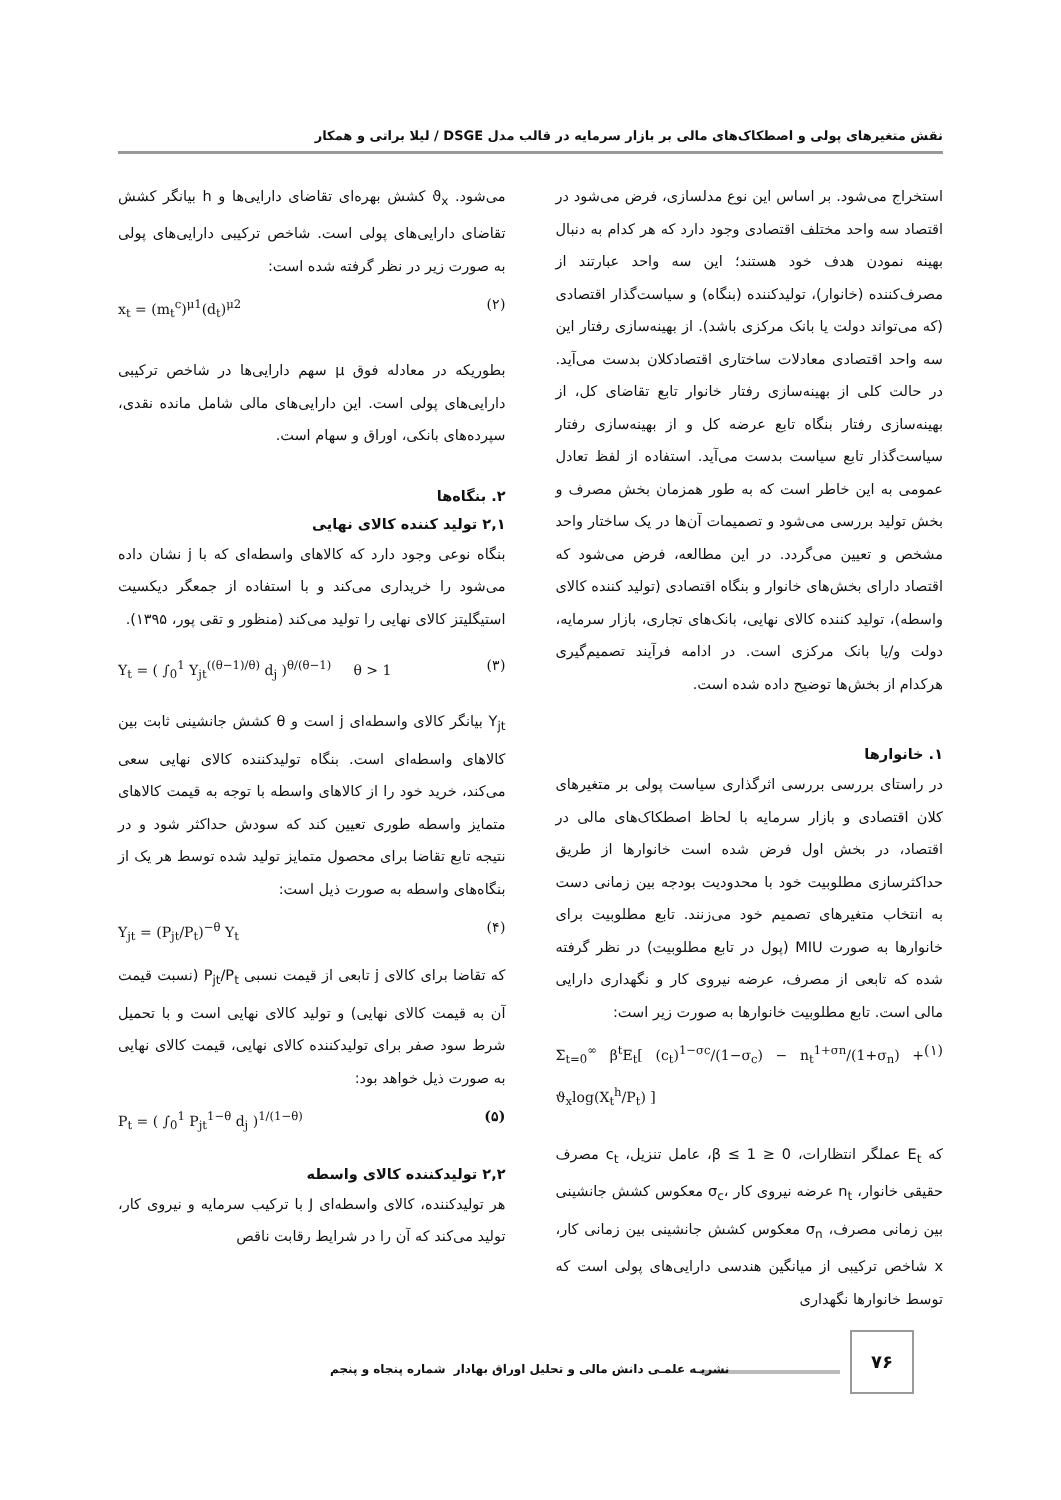نقش متغیرهای پولی و اصطکاک‌های مالی بر بازار سرمایه در قالب مدل DSGE / لیلا براتی و همکار
استخراج می‌شود. بر اساس این نوع مدلسازی، فرض می‌شود در اقتصاد سه واحد مختلف اقتصادی وجود دارد که هر کدام به دنبال بهینه نمودن هدف خود هستند؛ این سه واحد عبارتند از مصرف‌کننده (خانوار)، تولیدکننده (بنگاه) و سیاست‌گذار اقتصادی (که می‌تواند دولت یا بانک مرکزی باشد). از بهینه‌سازی رفتار این سه واحد اقتصادی معادلات ساختاری اقتصادکلان بدست می‌آید. در حالت کلی از بهینه‌سازی رفتار خانوار تابع تقاضای کل، از بهینه‌سازی رفتار بنگاه تابع عرضه کل و از بهینه‌سازی رفتار سیاست‌گذار تابع سیاست بدست می‌آید. استفاده از لفظ تعادل عمومی به این خاطر است که به طور همزمان بخش مصرف و بخش تولید بررسی می‌شود و تصمیمات آن‌ها در یک ساختار واحد مشخص و تعیین می‌گردد. در این مطالعه، فرض می‌شود که اقتصاد دارای بخش‌های خانوار و بنگاه اقتصادی (تولید کننده کالای واسطه)، تولید کننده کالای نهایی، بانک‌های تجاری، بازار سرمایه، دولت و/یا بانک مرکزی است. در ادامه فرآیند تصمیم‌گیری هرکدام از بخش‌ها توضیح داده شده است.
۱. خانوارها
در راستای بررسی بررسی اثرگذاری سیاست پولی بر متغیرهای کلان اقتصادی و بازار سرمایه با لحاظ اصطکاک‌های مالی در اقتصاد، در بخش اول فرض شده است خانوارها از طریق حداکثرسازی مطلوبیت خود با محدودیت بودجه بین زمانی دست به انتخاب متغیرهای تصمیم خود می‌زنند. تابع مطلوبیت برای خانوارها به صورت MIU (پول در تابع مطلوبیت) در نظر گرفته شده که تابعی از مصرف، عرضه نیروی کار و نگهداری دارایی مالی است. تابع مطلوبیت خانوارها به صورت زیر است:
Σ<sub>t=0</sub><sup>∞</sup> β<sup>t</sup>E<sub>t</sub>[ (c<sub>t</sub>)<sup>1−σc</sup>/(1−σ<sub>c</sub>) − n<sub>t</sub><sup>1+σn</sup>/(1+σ<sub>n</sub>) + ϑ<sub>x</sub>log(X<sub>t</sub><sup>h</sup>/P<sub>t</sub>) ] (۱)
که E<sub>t</sub> عملگر انتظارات، 0 ≤ β ≤ 1، عامل تنزیل، c<sub>t</sub> مصرف حقیقی خانوار، n<sub>t</sub> عرضه نیروی کار ،σ<sub>c</sub> معکوس کشش جانشینی بین زمانی مصرف، σ<sub>n</sub> معکوس کشش جانشینی بین زمانی کار، x شاخص ترکیبی از میانگین هندسی دارایی‌های پولی است که توسط خانوارها نگهداری
می‌شود. ϑ<sub>x</sub> کشش بهره‌ای تقاضای دارایی‌ها و h بیانگر کشش تقاضای دارایی‌های پولی است. شاخص ترکیبی دارایی‌های پولی به صورت زیر در نظر گرفته شده است:
x<sub>t</sub> = (m<sub>t</sub><sup>c</sup>)<sup>μ1</sup>(d<sub>t</sub>)<sup>μ2</sup> (۲)
بطوریکه در معادله فوق μ سهم دارایی‌ها در شاخص ترکیبی دارایی‌های پولی است. این دارایی‌های مالی شامل مانده نقدی، سپرده‌های بانکی، اوراق و سهام است.
۲. بنگاه‌ها
۲,۱ تولید کننده کالای نهایی
بنگاه نوعی وجود دارد که کالاهای واسطه‌ای که با j نشان داده می‌شود را خریداری می‌کند و با استفاده از جمعگر دیکسیت استیگلیتز کالای نهایی را تولید می‌کند (منظور و تقی پور، ۱۳۹۵).
Y<sub>t</sub> = ( ∫<sub>0</sub><sup>1</sup> Y<sub>jt</sub><sup>((θ−1)/θ)</sup> d<sub>j</sub> )<sup>θ/(θ−1)</sup> θ > 1 (۳)
Y<sub>jt</sub> بیانگر کالای واسطه‌ای j است و θ کشش جانشینی ثابت بین کالاهای واسطه‌ای است. بنگاه تولیدکننده کالای نهایی سعی می‌کند، خرید خود را از کالاهای واسطه با توجه به قیمت کالاهای متمایز واسطه طوری تعیین کند که سودش حداکثر شود و در نتیجه تابع تقاضا برای محصول متمایز تولید شده توسط هر یک از بنگاه‌های واسطه به صورت ذیل است:
Y<sub>jt</sub> = (P<sub>jt</sub>/P<sub>t</sub>)<sup>−θ</sup> Y<sub>t</sub> (۴)
که تقاضا برای کالای j تابعی از قیمت نسبی P<sub>jt</sub>/P<sub>t</sub> (نسبت قیمت آن به قیمت کالای نهایی) و تولید کالای نهایی است و با تحمیل شرط سود صفر برای تولیدکننده کالای نهایی، قیمت کالای نهایی به صورت ذیل خواهد بود:
P<sub>t</sub> = ( ∫<sub>0</sub><sup>1</sup> P<sub>jt</sub><sup>1−θ</sup> d<sub>j</sub> )<sup>1/(1−θ)</sup> (۵)
۲,۲ تولیدکننده کالای واسطه
هر تولیدکننده، کالای واسطه‌ای J با ترکیب سرمایه و نیروی کار، تولید می‌کند که آن را در شرایط رقابت ناقص
۷۶
نشریـه علمـی دانش مالی و تحلیل اوراق بهادار شماره پنجاه و پنجم